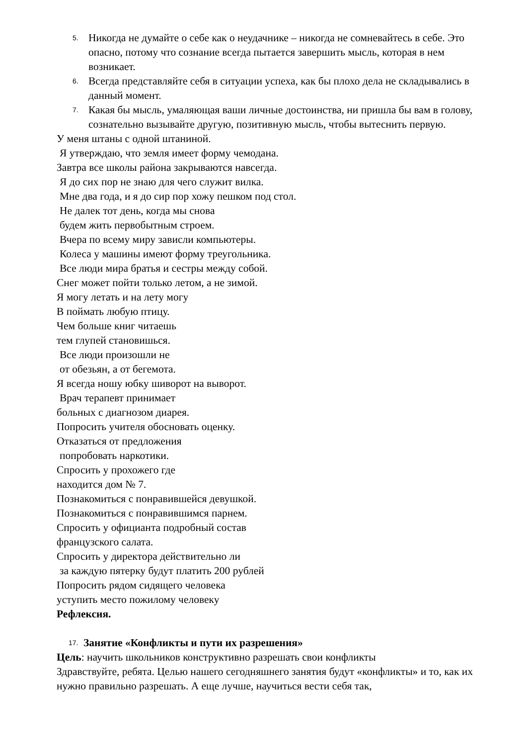5. Никогда не думайте о себе как о неудачнике – никогда не сомневайтесь в себе. Это опасно, потому что сознание всегда пытается завершить мысль, которая в нем возникает.
6. Всегда представляйте себя в ситуации успеха, как бы плохо дела не складывались в данный момент.
7. Какая бы мысль, умаляющая ваши личные достоинства, ни пришла бы вам в голову, сознательно вызывайте другую, позитивную мысль, чтобы вытеснить первую.
У меня штаны с одной штаниной.
Я утверждаю, что земля имеет форму чемодана.
Завтра все школы района закрываются навсегда.
Я до сих пор не знаю для чего служит вилка.
Мне два года, и я до сир пор хожу пешком под стол.
Не далек тот день, когда мы снова
будем жить первобытным строем.
Вчера по всему миру зависли компьютеры.
Колеса у машины имеют форму треугольника.
Все люди мира братья и сестры между собой.
Снег может пойти только летом, а не зимой.
Я могу летать и на лету могу
В поймать любую птицу.
Чем больше книг читаешь
тем глупей становишься.
Все люди произошли не
от обезьян, а от бегемота.
Я всегда ношу юбку шиворот на выворот.
Врач терапевт принимает
больных с диагнозом диарея.
Попросить учителя обосновать оценку.
Отказаться от предложения
попробовать наркотики.
Спросить у прохожего где
находится дом № 7.
Познакомиться с понравившейся девушкой.
Познакомиться с понравившимся парнем.
Спросить у официанта подробный состав
французского салата.
Спросить у директора действительно ли
за каждую пятерку будут платить 200 рублей
Попросить рядом сидящего человека
уступить место пожилому человеку
Рефлексия.
17. Занятие «Конфликты и пути их разрешения»
Цель: научить школьников конструктивно разрешать свои конфликты
Здравствуйте, ребята. Целью нашего сегодняшнего занятия будут «конфликты» и то, как их нужно правильно разрешать. А еще лучше, научиться вести себя так,